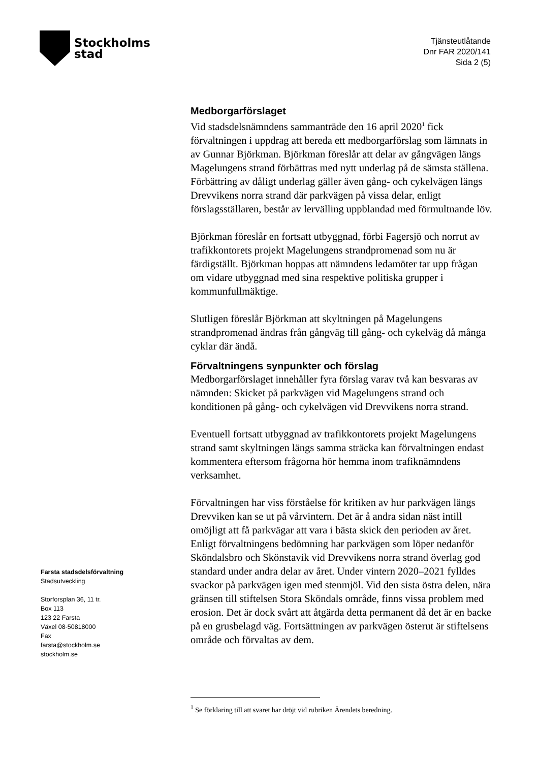Stockholms
stad
Tjänsteutlåtande
Dnr FAR 2020/141
Sida 2 (5)
Medborgarförslaget
Vid stadsdelsnämndens sammanträde den 16 april 2020<sup>1</sup> fick förvaltningen i uppdrag att bereda ett medborgarförslag som lämnats in av Gunnar Björkman. Björkman föreslår att delar av gångvägen längs Magelungens strand förbättras med nytt underlag på de sämsta ställena. Förbättring av dåligt underlag gäller även gång- och cykelvägen längs Drevvikens norra strand där parkvägen på vissa delar, enligt förslagsställaren, består av lervälling uppblandad med förmultnande löv.
Björkman föreslår en fortsatt utbyggnad, förbi Fagersjö och norrut av trafikkontorets projekt Magelungens strandpromenad som nu är färdigställt. Björkman hoppas att nämndens ledamöter tar upp frågan om vidare utbyggnad med sina respektive politiska grupper i kommunfullmäktige.
Slutligen föreslår Björkman att skyltningen på Magelungens strandpromenad ändras från gångväg till gång- och cykelväg då många cyklar där ändå.
Förvaltningens synpunkter och förslag
Medborgarförslaget innehåller fyra förslag varav två kan besvaras av nämnden: Skicket på parkvägen vid Magelungens strand och konditionen på gång- och cykelvägen vid Drevvikens norra strand.
Eventuell fortsatt utbyggnad av trafikkontorets projekt Magelungens strand samt skyltningen längs samma sträcka kan förvaltningen endast kommentera eftersom frågorna hör hemma inom trafiknämndens verksamhet.
Förvaltningen har viss förståelse för kritiken av hur parkvägen längs Drevviken kan se ut på vårvintern. Det är å andra sidan näst intill omöjligt att få parkvägar att vara i bästa skick den perioden av året. Enligt förvaltningens bedömning har parkvägen som löper nedanför Sköndalsbro och Skönstavik vid Drevvikens norra strand överlag god standard under andra delar av året. Under vintern 2020–2021 fylldes svackor på parkvägen igen med stenmjöl. Vid den sista östra delen, nära gränsen till stiftelsen Stora Sköndals område, finns vissa problem med erosion. Det är dock svårt att åtgärda detta permanent då det är en backe på en grusbelagd väg. Fortsättningen av parkvägen österut är stiftelsens område och förvaltas av dem.
Farsta stadsdelsförvaltning
Stadsutveckling
Storforsplan 36, 11 tr.
Box 113
123 22 Farsta
Växel 08-50818000
Fax
farsta@stockholm.se
stockholm.se
<sup>1</sup> Se förklaring till att svaret har dröjt vid rubriken Ärendets beredning.